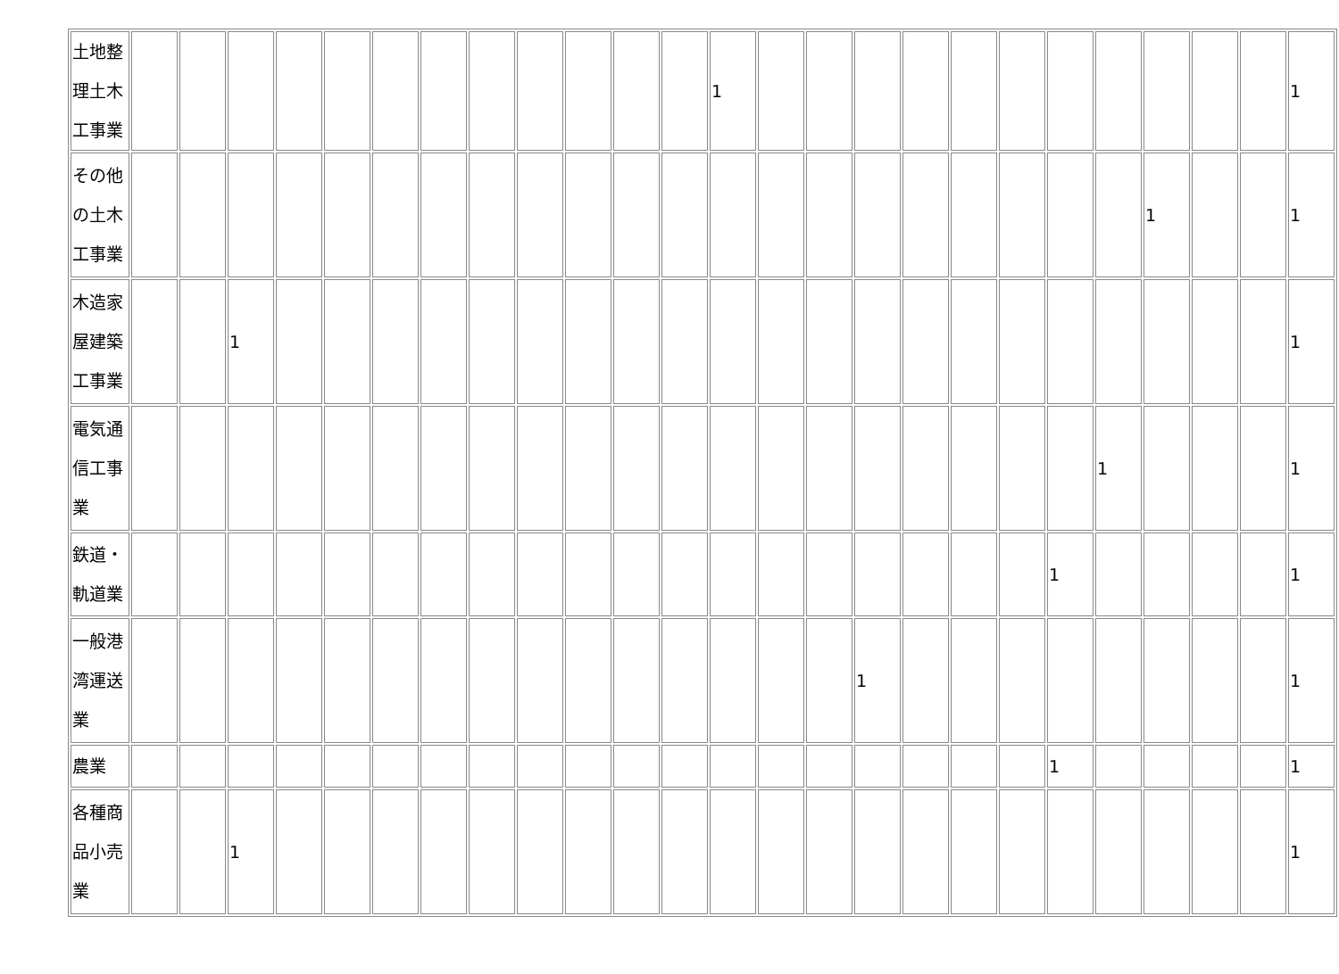| 土地整 理土木 工事業 | | | | | | | | | | | | | 1 | | | | | | | | | | | | 1 |
| その他 の土木 工事業 | | | | | | | | | | | | | | | | | | | | | | 1 | | | 1 |
| 木造家 屋建築 工事業 | | | 1 | | | | | | | | | | | | | | | | | | | | | | 1 |
| 電気通 信工事 業 | | | | | | | | | | | | | | | | | | | | | 1 | | | | 1 |
| 鉄道・ 軌道業 | | | | | | | | | | | | | | | | | | | | 1 | | | | | 1 |
| 一般港 湾運送 業 | | | | | | | | | | | | | | | | 1 | | | | | | | | | 1 |
| 農業 | | | | | | | | | | | | | | | | | | | | 1 | | | | | 1 |
| 各種商 品小売 業 | | | 1 | | | | | | | | | | | | | | | | | | | | | | 1 |